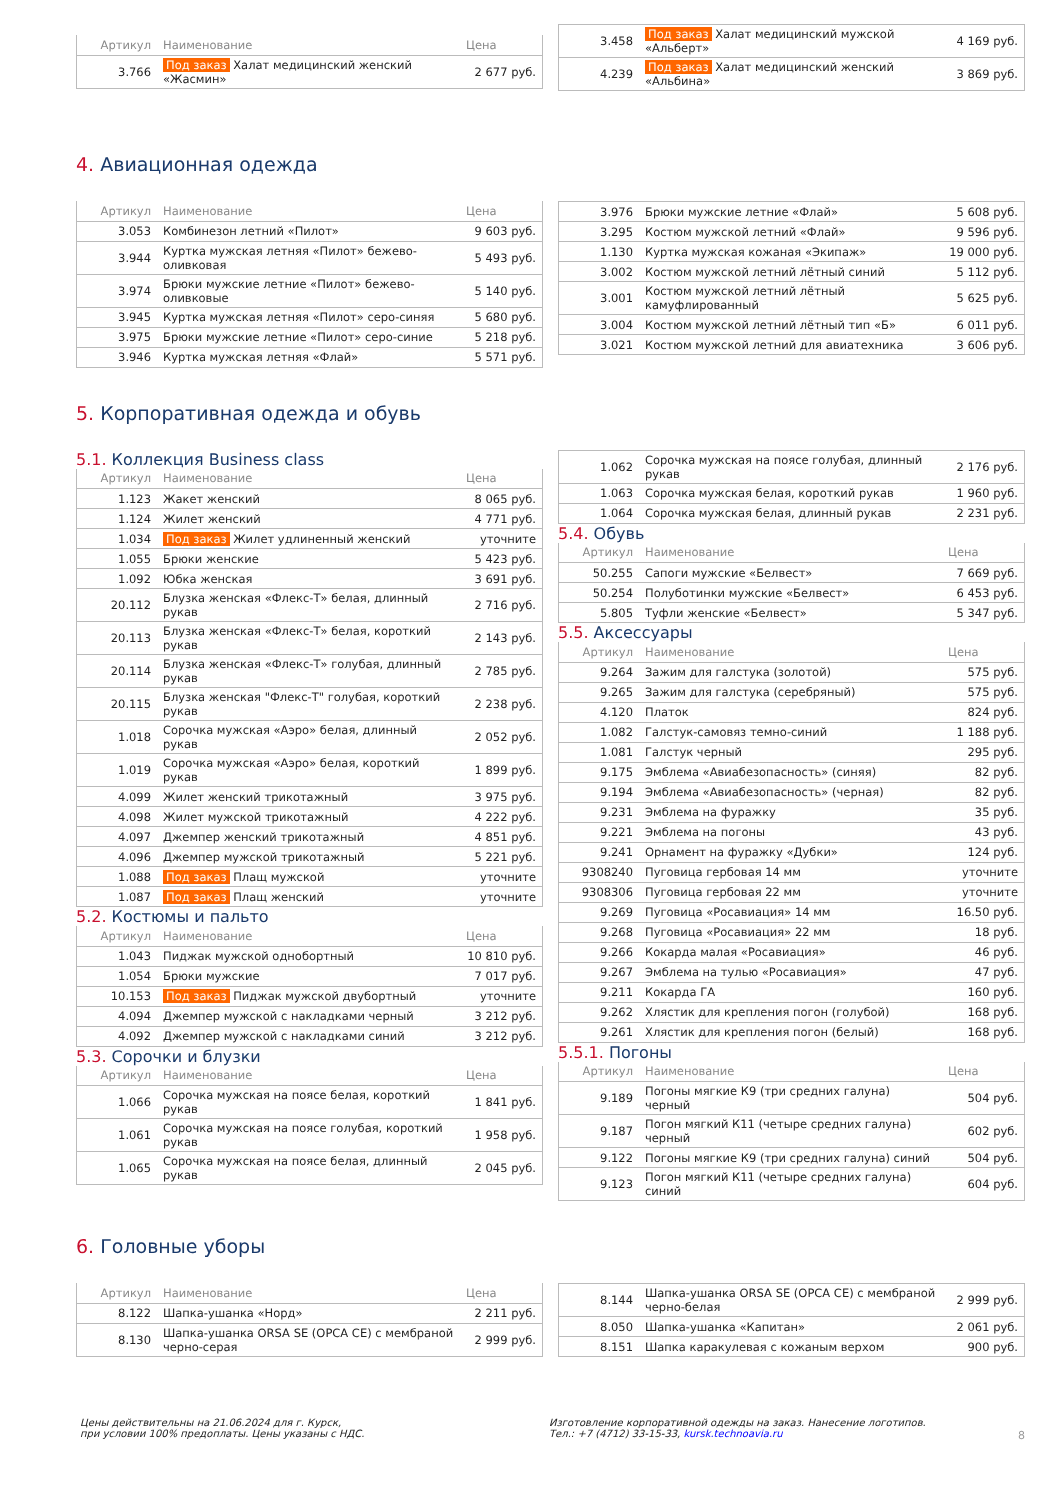| Артикул | Наименование | Цена |
| --- | --- | --- |
| 3.766 | Под заказ Халат медицинский женский «Жасмин» | 2 677 руб. |
| 3.458 | Под заказ Халат медицинский мужской «Альберт» | 4 169 руб. |
| 4.239 | Под заказ Халат медицинский женский «Альбина» | 3 869 руб. |
4. Авиационная одежда
| Артикул | Наименование | Цена |
| --- | --- | --- |
| 3.053 | Комбинезон летний «Пилот» | 9 603 руб. |
| 3.944 | Куртка мужская летняя «Пилот» бежево-оливковая | 5 493 руб. |
| 3.974 | Брюки мужские летние «Пилот» бежево-оливковые | 5 140 руб. |
| 3.945 | Куртка мужская летняя «Пилот» серо-синяя | 5 680 руб. |
| 3.975 | Брюки мужские летние «Пилот» серо-синие | 5 218 руб. |
| 3.946 | Куртка мужская летняя «Флай» | 5 571 руб. |
| 3.976 | Брюки мужские летние «Флай» | 5 608 руб. |
| 3.295 | Костюм мужской летний «Флай» | 9 596 руб. |
| 1.130 | Куртка мужская кожаная «Экипаж» | 19 000 руб. |
| 3.002 | Костюм мужской летний лётный синий | 5 112 руб. |
| 3.001 | Костюм мужской летний лётный камуфлированный | 5 625 руб. |
| 3.004 | Костюм мужской летний лётный тип «Б» | 6 011 руб. |
| 3.021 | Костюм мужской летний для авиатехника | 3 606 руб. |
5. Корпоративная одежда и обувь
5.1. Коллекция Business class
| Артикул | Наименование | Цена |
| --- | --- | --- |
| 1.123 | Жакет женский | 8 065 руб. |
| 1.124 | Жилет женский | 4 771 руб. |
| 1.034 | Под заказ Жилет удлиненный женский | уточните |
| 1.055 | Брюки женские | 5 423 руб. |
| 1.092 | Юбка женская | 3 691 руб. |
| 20.112 | Блузка женская «Флекс-Т» белая, длинный рукав | 2 716 руб. |
| 20.113 | Блузка женская «Флекс-Т» белая, короткий рукав | 2 143 руб. |
| 20.114 | Блузка женская «Флекс-Т» голубая, длинный рукав | 2 785 руб. |
| 20.115 | Блузка женская "Флекс-Т" голубая, короткий рукав | 2 238 руб. |
| 1.018 | Сорочка мужская «Аэро» белая, длинный рукав | 2 052 руб. |
| 1.019 | Сорочка мужская «Аэро» белая, короткий рукав | 1 899 руб. |
| 4.099 | Жилет женский трикотажный | 3 975 руб. |
| 4.098 | Жилет мужской трикотажный | 4 222 руб. |
| 4.097 | Джемпер женский трикотажный | 4 851 руб. |
| 4.096 | Джемпер мужской трикотажный | 5 221 руб. |
| 1.088 | Под заказ Плащ мужской | уточните |
| 1.087 | Под заказ Плащ женский | уточните |
5.2. Костюмы и пальто
| Артикул | Наименование | Цена |
| --- | --- | --- |
| 1.043 | Пиджак мужской однобортный | 10 810 руб. |
| 1.054 | Брюки мужские | 7 017 руб. |
| 10.153 | Под заказ Пиджак мужской двубортный | уточните |
| 4.094 | Джемпер мужской с накладками черный | 3 212 руб. |
| 4.092 | Джемпер мужской с накладками синий | 3 212 руб. |
5.3. Сорочки и блузки
| Артикул | Наименование | Цена |
| --- | --- | --- |
| 1.066 | Сорочка мужская на поясе белая, короткий рукав | 1 841 руб. |
| 1.061 | Сорочка мужская на поясе голубая, короткий рукав | 1 958 руб. |
| 1.065 | Сорочка мужская на поясе белая, длинный рукав | 2 045 руб. |
| 1.062 | Сорочка мужская на поясе голубая, длинный рукав | 2 176 руб. |
| 1.063 | Сорочка мужская белая, короткий рукав | 1 960 руб. |
| 1.064 | Сорочка мужская белая, длинный рукав | 2 231 руб. |
5.4. Обувь
| Артикул | Наименование | Цена |
| --- | --- | --- |
| 50.255 | Сапоги мужские «Белвест» | 7 669 руб. |
| 50.254 | Полуботинки мужские «Белвест» | 6 453 руб. |
| 5.805 | Туфли женские «Белвест» | 5 347 руб. |
5.5. Аксессуары
| Артикул | Наименование | Цена |
| --- | --- | --- |
| 9.264 | Зажим для галстука (золотой) | 575 руб. |
| 9.265 | Зажим для галстука (серебряный) | 575 руб. |
| 4.120 | Платок | 824 руб. |
| 1.082 | Галстук-самовяз темно-синий | 1 188 руб. |
| 1.081 | Галстук черный | 295 руб. |
| 9.175 | Эмблема «Авиабезопасность» (синяя) | 82 руб. |
| 9.194 | Эмблема «Авиабезопасность» (черная) | 82 руб. |
| 9.231 | Эмблема на фуражку | 35 руб. |
| 9.221 | Эмблема на погоны | 43 руб. |
| 9.241 | Орнамент на фуражку «Дубки» | 124 руб. |
| 9308240 | Пуговица гербовая 14 мм | уточните |
| 9308306 | Пуговица гербовая 22 мм | уточните |
| 9.269 | Пуговица «Росавиация» 14 мм | 16.50 руб. |
| 9.268 | Пуговица «Росавиация» 22 мм | 18 руб. |
| 9.266 | Кокарда малая «Росавиация» | 46 руб. |
| 9.267 | Эмблема на тулью «Росавиация» | 47 руб. |
| 9.211 | Кокарда ГА | 160 руб. |
| 9.262 | Хлястик для крепления погон (голубой) | 168 руб. |
| 9.261 | Хлястик для крепления погон (белый) | 168 руб. |
5.5.1. Погоны
| Артикул | Наименование | Цена |
| --- | --- | --- |
| 9.189 | Погоны мягкие К9 (три средних галуна) черный | 504 руб. |
| 9.187 | Погон мягкий К11 (четыре средних галуна) черный | 602 руб. |
| 9.122 | Погоны мягкие К9 (три средних галуна) синий | 504 руб. |
| 9.123 | Погон мягкий К11 (четыре средних галуна) синий | 604 руб. |
6. Головные уборы
| Артикул | Наименование | Цена |
| --- | --- | --- |
| 8.122 | Шапка-ушанка «Норд» | 2 211 руб. |
| 8.130 | Шапка-ушанка ORSA SE (ОРСА СЕ) с мембраной черно-серая | 2 999 руб. |
| 8.144 | Шапка-ушанка ORSA SE (ОРСА СЕ) с мембраной черно-белая | 2 999 руб. |
| 8.050 | Шапка-ушанка «Капитан» | 2 061 руб. |
| 8.151 | Шапка каракулевая с кожаным верхом | 900 руб. |
Цены действительны на 21.06.2024 для г. Курск,
при условии 100% предоплаты. Цены указаны с НДС.
Изготовление корпоративной одежды на заказ. Нанесение логотипов.
Тел.: +7 (4712) 33-15-33, kursk.technoavia.ru
8